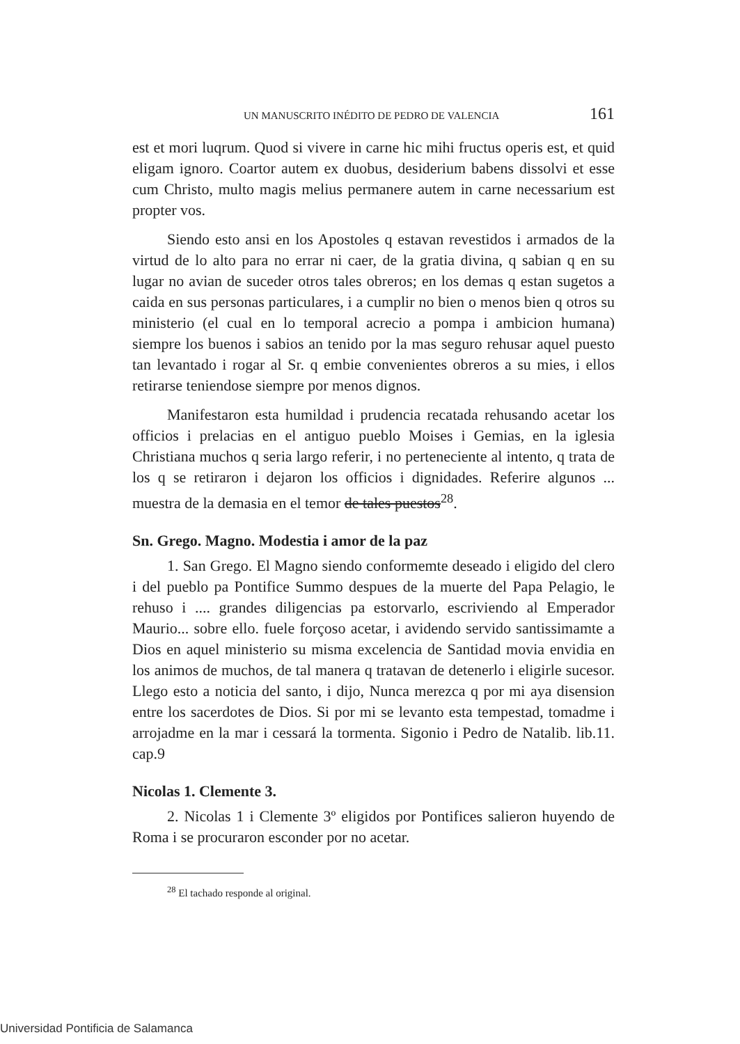UN MANUSCRITO INÉDITO DE PEDRO DE VALENCIA 161
est et mori luqrum. Quod si vivere in carne hic mihi fructus operis est, et quid eligam ignoro. Coartor autem ex duobus, desiderium babens dissolvi et esse cum Christo, multo magis melius permanere autem in carne necessarium est propter vos.
Siendo esto ansi en los Apostoles q estavan revestidos i armados de la virtud de lo alto para no errar ni caer, de la gratia divina, q sabian q en su lugar no avian de suceder otros tales obreros; en los demas q estan sugetos a caida en sus personas particulares, i a cumplir no bien o menos bien q otros su ministerio (el cual en lo temporal acrecio a pompa i ambicion humana) siempre los buenos i sabios an tenido por la mas seguro rehusar aquel puesto tan levantado i rogar al Sr. q embie convenientes obreros a su mies, i ellos retirarse teniendose siempre por menos dignos.
Manifestaron esta humildad i prudencia recatada rehusando acetar los officios i prelacias en el antiguo pueblo Moises i Gemias, en la iglesia Christiana muchos q seria largo referir, i no perteneciente al intento, q trata de los q se retiraron i dejaron los officios i dignidades. Referire algunos ... muestra de la demasia en el temor de tales puestos<sup>28</sup>.
Sn. Grego. Magno. Modestia i amor de la paz
1. San Grego. El Magno siendo conformemte deseado i eligido del clero i del pueblo pa Pontifice Summo despues de la muerte del Papa Pelagio, le rehuso i .... grandes diligencias pa estorvarlo, escriviendo al Emperador Maurio... sobre ello. fuele forçoso acetar, i avidendo servido santissimamte a Dios en aquel ministerio su misma excelencia de Santidad movia envidia en los animos de muchos, de tal manera q tratavan de detenerlo i eligirle sucesor. Llego esto a noticia del santo, i dijo, Nunca merezca q por mi aya disension entre los sacerdotes de Dios. Si por mi se levanto esta tempestad, tomadme i arrojadme en la mar i cessará la tormenta. Sigonio i Pedro de Natalib. lib.11. cap.9
Nicolas 1. Clemente 3.
2. Nicolas 1 i Clemente 3º eligidos por Pontifices salieron huyendo de Roma i se procuraron esconder por no acetar.
<sup>28</sup> El tachado responde al original.
Universidad Pontificia de Salamanca